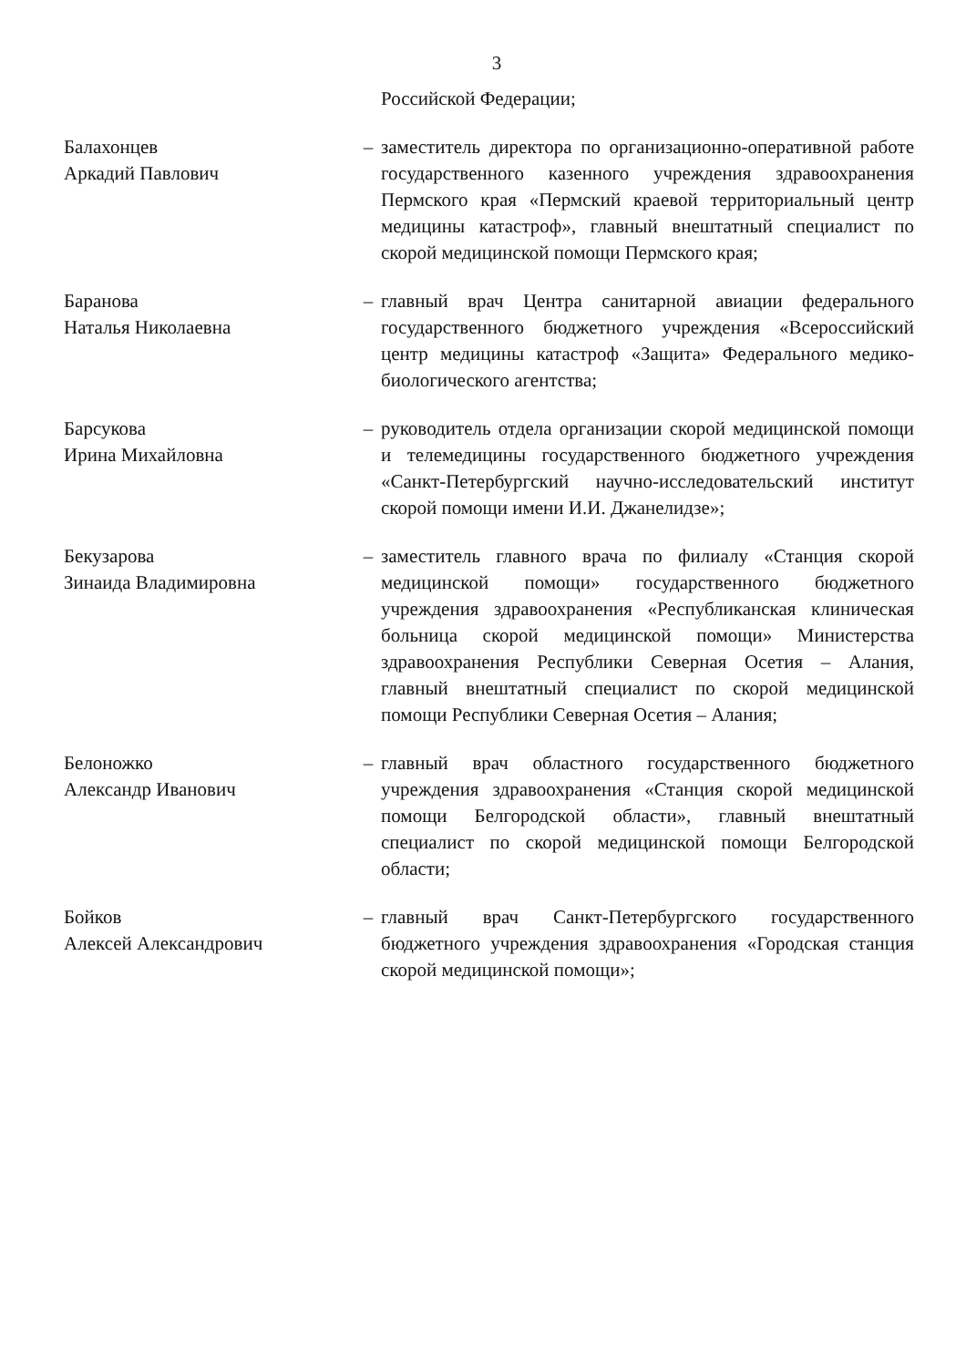3
Российской Федерации;
Балахонцев
Аркадий Павлович
– заместитель директора по организационно-оперативной работе государственного казенного учреждения здравоохранения Пермского края «Пермский краевой территориальный центр медицины катастроф», главный внештатный специалист по скорой медицинской помощи Пермского края;
Баранова
Наталья Николаевна
– главный врач Центра санитарной авиации федерального государственного бюджетного учреждения «Всероссийский центр медицины катастроф «Защита» Федерального медико-биологического агентства;
Барсукова
Ирина Михайловна
– руководитель отдела организации скорой медицинской помощи и телемедицины государственного бюджетного учреждения «Санкт-Петербургский научно-исследовательский институт скорой помощи имени И.И. Джанелидзе»;
Бекузарова
Зинаида Владимировна
– заместитель главного врача по филиалу «Станция скорой медицинской помощи» государственного бюджетного учреждения здравоохранения «Республиканская клиническая больница скорой медицинской помощи» Министерства здравоохранения Республики Северная Осетия – Алания, главный внештатный специалист по скорой медицинской помощи Республики Северная Осетия – Алания;
Белоножко
Александр Иванович
– главный врач областного государственного бюджетного учреждения здравоохранения «Станция скорой медицинской помощи Белгородской области», главный внештатный специалист по скорой медицинской помощи Белгородской области;
Бойков
Алексей Александрович
– главный врач Санкт-Петербургского государственного бюджетного учреждения здравоохранения «Городская станция скорой медицинской помощи»;